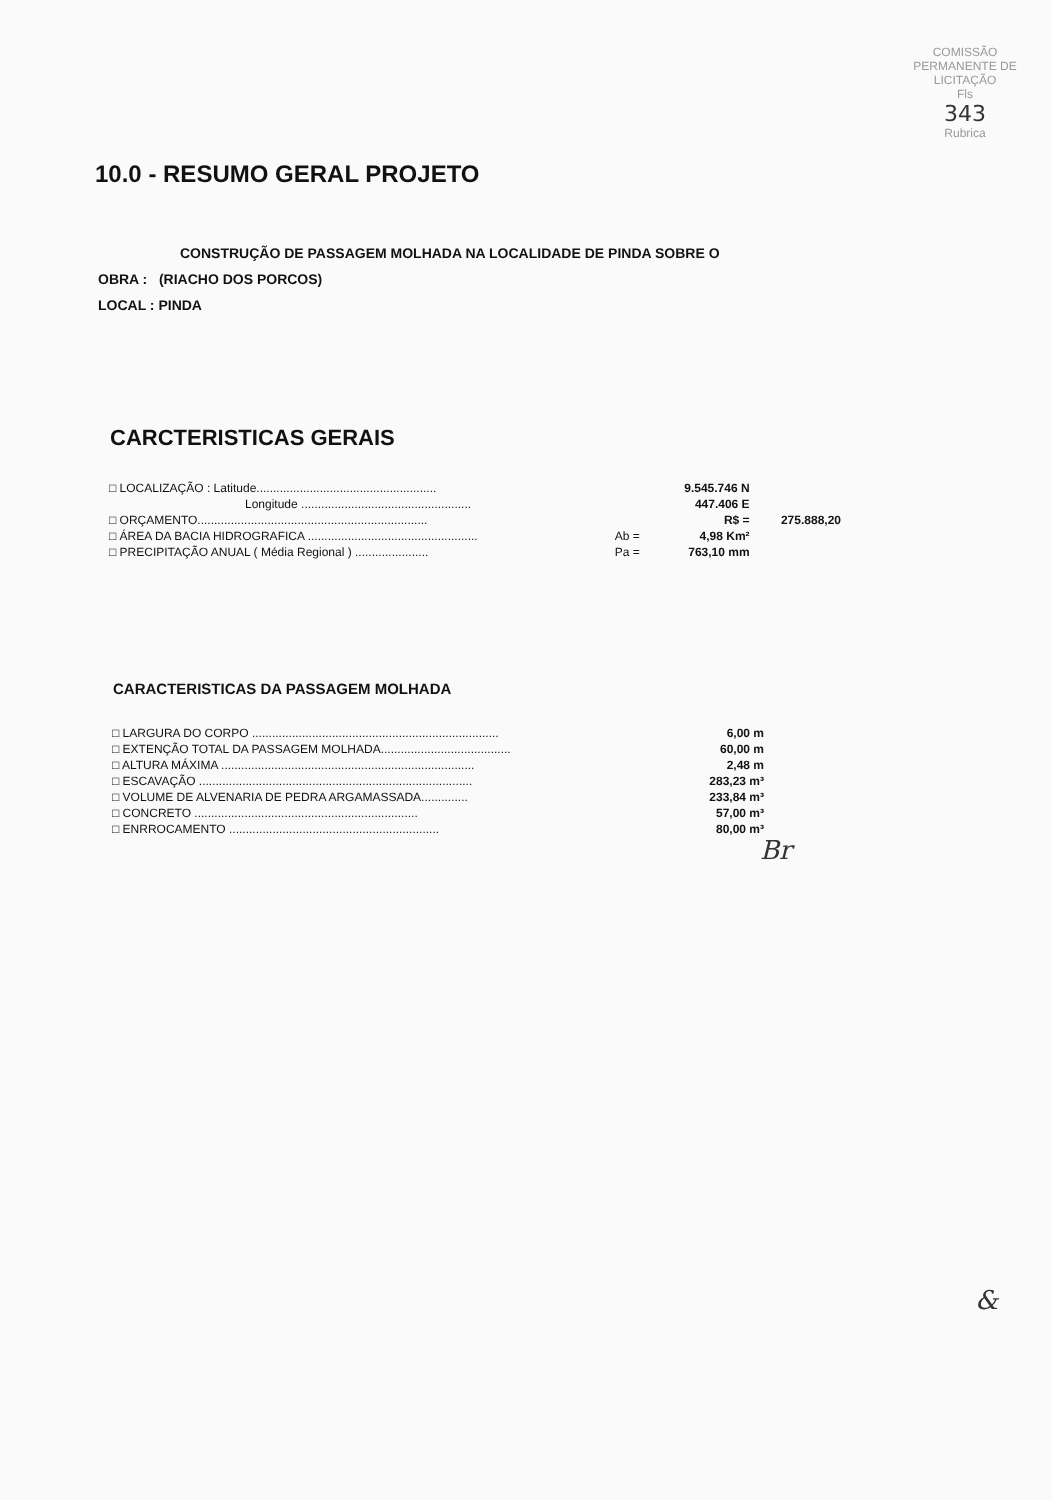COMISSÃO PERMANENTE DE LICITAÇÃO
Fls
343
Rubrica
10.0 - RESUMO GERAL PROJETO
CONSTRUÇÃO DE PASSAGEM MOLHADA NA LOCALIDADE DE PINDA SOBRE O
OBRA : (RIACHO DOS PORCOS)
LOCAL : PINDA
CARCTERISTICAS GERAIS
| □ LOCALIZAÇÃO : Latitude...................................................... | | 9.545.746 N | |
| Longitude ................................................... | | 447.406 E | |
| □ ORÇAMENTO..................................................................... | | R$ = | 275.888,20 |
| □ ÁREA DA BACIA HIDROGRAFICA ................................................... | Ab = | 4,98 Km² | |
| □ PRECIPITAÇÃO ANUAL ( Média Regional ) ...................... | Pa = | 763,10 mm | |
CARACTERISTICAS DA PASSAGEM MOLHADA
| □ LARGURA DO CORPO .......................................................................... | 6,00 m |
| □ EXTENÇÃO TOTAL DA PASSAGEM MOLHADA....................................... | 60,00 m |
| □ ALTURA MÁXIMA ............................................................................ | 2,48 m |
| □ ESCAVAÇÃO .................................................................................. | 283,23 m³ |
| □ VOLUME DE ALVENARIA DE PEDRA ARGAMASSADA.............. | 233,84 m³ |
| □ CONCRETO ................................................................... | 57,00 m³ |
| □ ENRROCAMENTO ............................................................... | 80,00 m³ |
Br
&